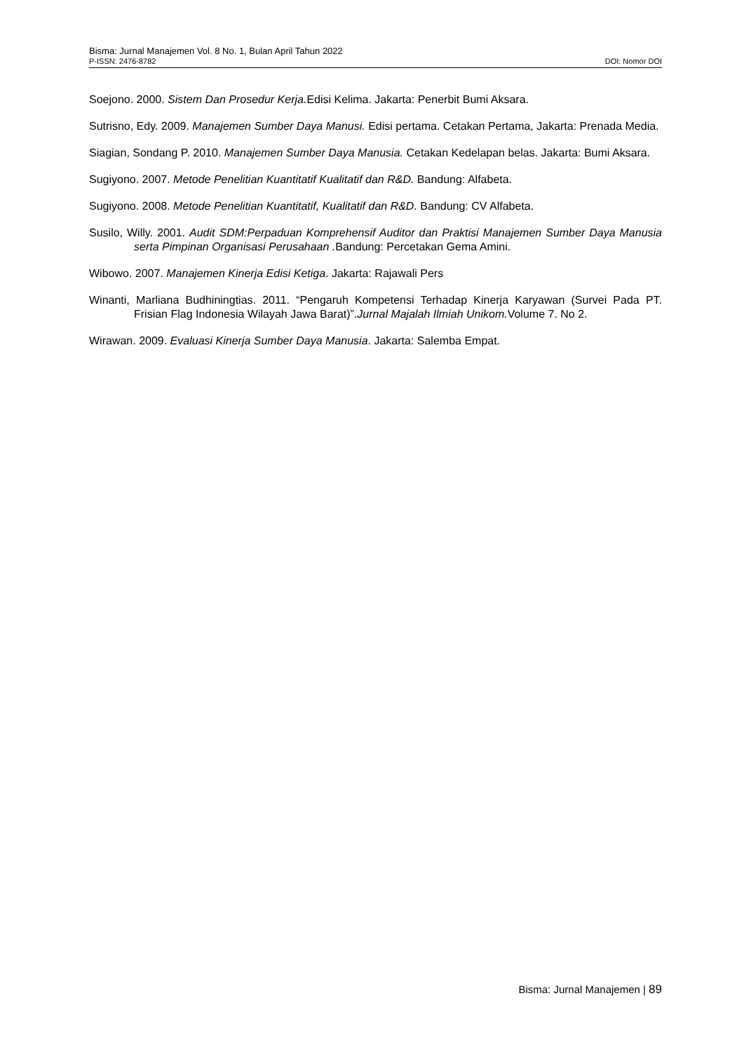Bisma: Jurnal Manajemen Vol. 8 No. 1, Bulan April Tahun 2022
P-ISSN: 2476-8782 DOI: Nomor DOI
Soejono. 2000. Sistem Dan Prosedur Kerja. Edisi Kelima. Jakarta: Penerbit Bumi Aksara.
Sutrisno, Edy. 2009. Manajemen Sumber Daya Manusi. Edisi pertama. Cetakan Pertama, Jakarta: Prenada Media.
Siagian, Sondang P. 2010. Manajemen Sumber Daya Manusia. Cetakan Kedelapan belas. Jakarta: Bumi Aksara.
Sugiyono. 2007. Metode Penelitian Kuantitatif Kualitatif dan R&D. Bandung: Alfabeta.
Sugiyono. 2008. Metode Penelitian Kuantitatif, Kualitatif dan R&D. Bandung: CV Alfabeta.
Susilo, Willy. 2001. Audit SDM:Perpaduan Komprehensif Auditor dan Praktisi Manajemen Sumber Daya Manusia serta Pimpinan Organisasi Perusahaan . Bandung: Percetakan Gema Amini.
Wibowo. 2007. Manajemen Kinerja Edisi Ketiga. Jakarta: Rajawali Pers
Winanti, Marliana Budhiningtias. 2011. “Pengaruh Kompetensi Terhadap Kinerja Karyawan (Survei Pada PT. Frisian Flag Indonesia Wilayah Jawa Barat)”.Jurnal Majalah Ilmiah Unikom. Volume 7. No 2.
Wirawan. 2009. Evaluasi Kinerja Sumber Daya Manusia. Jakarta: Salemba Empat.
Bisma: Jurnal Manajemen | 89